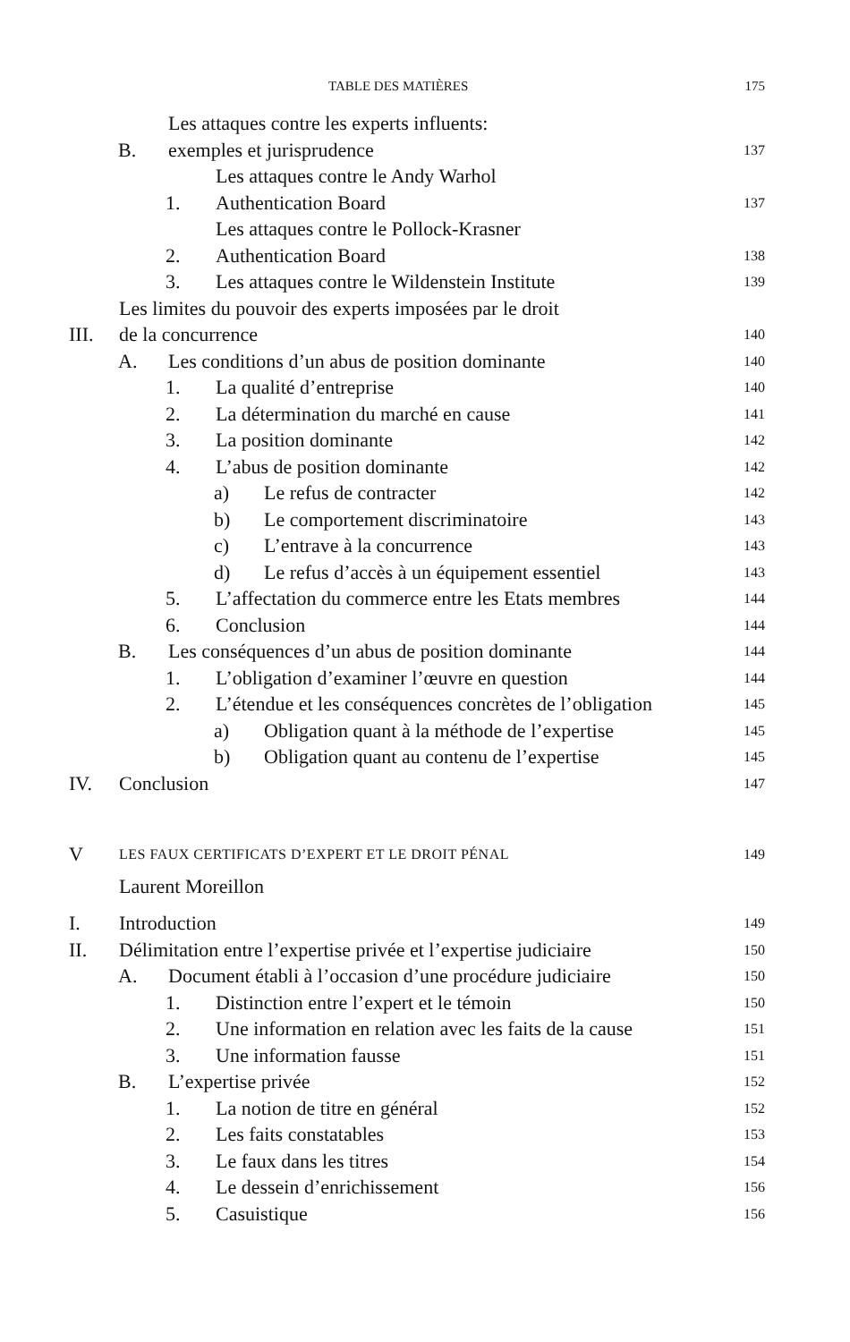TABLE DES MATIÈRES 175
B. Les attaques contre les experts influents:
exemples et jurisprudence 137
1. Les attaques contre le Andy Warhol
Authentication Board 137
2. Les attaques contre le Pollock-Krasner
Authentication Board 138
3. Les attaques contre le Wildenstein Institute 139
III. Les limites du pouvoir des experts imposées par le droit
de la concurrence 140
A. Les conditions d’un abus de position dominante 140
1. La qualité d’entreprise 140
2. La détermination du marché en cause 141
3. La position dominante 142
4. L’abus de position dominante 142
a) Le refus de contracter 142
b) Le comportement discriminatoire 143
c) L’entrave à la concurrence 143
d) Le refus d’accès à un équipement essentiel 143
5. L’affectation du commerce entre les Etats membres 144
6. Conclusion 144
B. Les conséquences d’un abus de position dominante 144
1. L’obligation d’examiner l’œuvre en question 144
2. L’étendue et les conséquences concrètes de l’obligation 145
a) Obligation quant à la méthode de l’expertise 145
b) Obligation quant au contenu de l’expertise 145
IV. Conclusion 147
V LES FAUX CERTIFICATS D’EXPERT ET LE DROIT PÉNAL 149
Laurent Moreillon
I. Introduction 149
II. Délimitation entre l’expertise privée et l’expertise judiciaire 150
A. Document établi à l’occasion d’une procédure judiciaire 150
1. Distinction entre l’expert et le témoin 150
2. Une information en relation avec les faits de la cause 151
3. Une information fausse 151
B. L’expertise privée 152
1. La notion de titre en général 152
2. Les faits constatables 153
3. Le faux dans les titres 154
4. Le dessein d’enrichissement 156
5. Casuistique 156